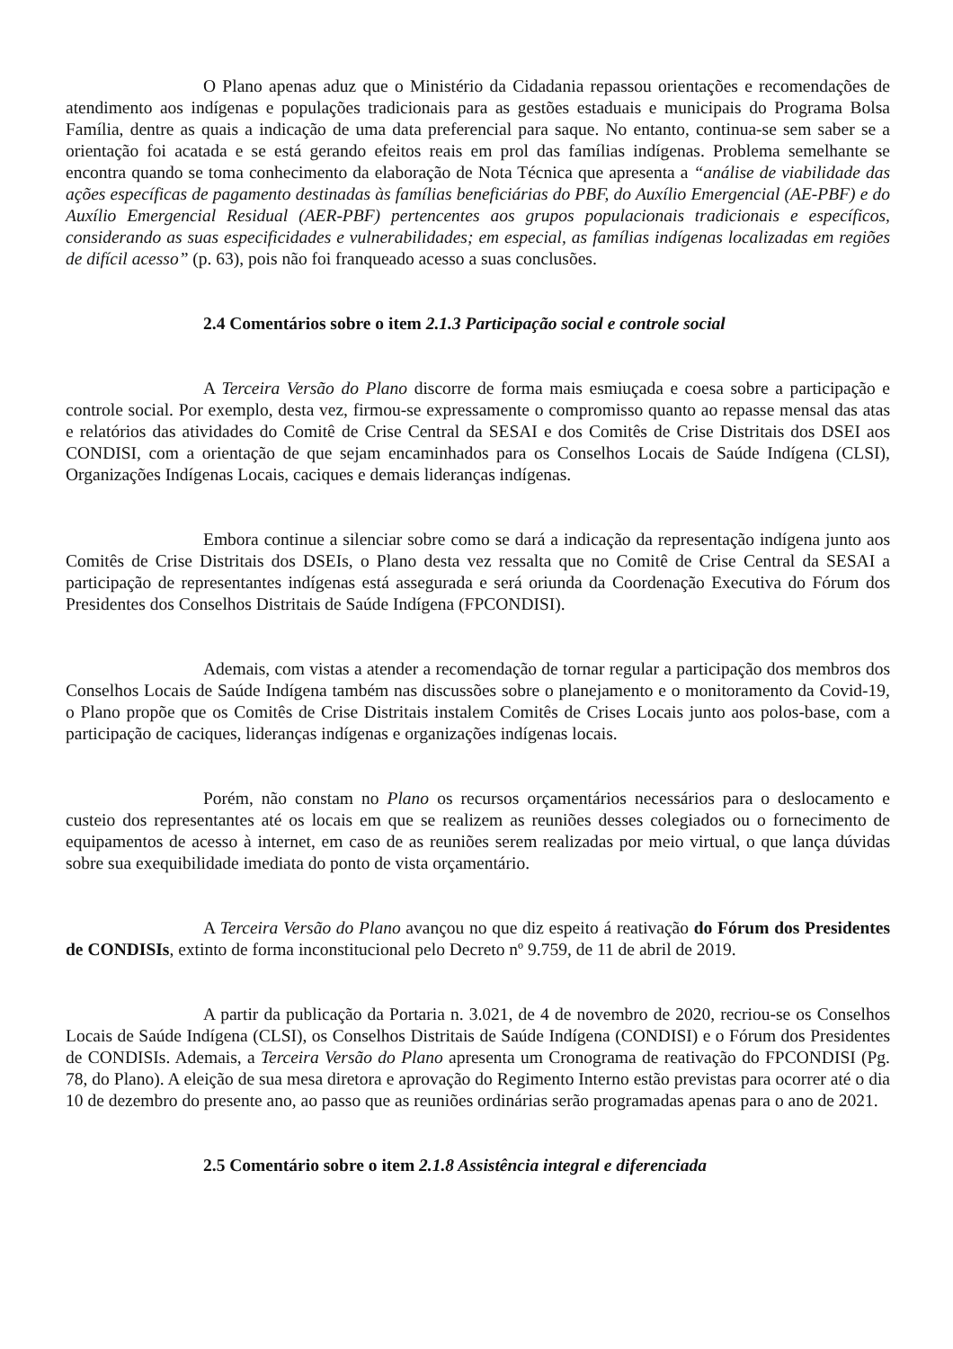O Plano apenas aduz que o Ministério da Cidadania repassou orientações e recomendações de atendimento aos indígenas e populações tradicionais para as gestões estaduais e municipais do Programa Bolsa Família, dentre as quais a indicação de uma data preferencial para saque. No entanto, continua-se sem saber se a orientação foi acatada e se está gerando efeitos reais em prol das famílias indígenas. Problema semelhante se encontra quando se toma conhecimento da elaboração de Nota Técnica que apresenta a “análise de viabilidade das ações específicas de pagamento destinadas às famílias beneficiárias do PBF, do Auxílio Emergencial (AE-PBF) e do Auxílio Emergencial Residual (AER-PBF) pertencentes aos grupos populacionais tradicionais e específicos, considerando as suas especificidades e vulnerabilidades; em especial, as famílias indígenas localizadas em regiões de difícil acesso” (p. 63), pois não foi franqueado acesso a suas conclusões.
2.4 Comentários sobre o item 2.1.3 Participação social e controle social
A Terceira Versão do Plano discorre de forma mais esmiuçada e coesa sobre a participação e controle social. Por exemplo, desta vez, firmou-se expressamente o compromisso quanto ao repasse mensal das atas e relatórios das atividades do Comitê de Crise Central da SESAI e dos Comitês de Crise Distritais dos DSEI aos CONDISI, com a orientação de que sejam encaminhados para os Conselhos Locais de Saúde Indígena (CLSI), Organizações Indígenas Locais, caciques e demais lideranças indígenas.
Embora continue a silenciar sobre como se dará a indicação da representação indígena junto aos Comitês de Crise Distritais dos DSEIs, o Plano desta vez ressalta que no Comitê de Crise Central da SESAI a participação de representantes indígenas está assegurada e será oriunda da Coordenação Executiva do Fórum dos Presidentes dos Conselhos Distritais de Saúde Indígena (FPCONDISI).
Ademais, com vistas a atender a recomendação de tornar regular a participação dos membros dos Conselhos Locais de Saúde Indígena também nas discussões sobre o planejamento e o monitoramento da Covid-19, o Plano propõe que os Comitês de Crise Distritais instalem Comitês de Crises Locais junto aos polos-base, com a participação de caciques, lideranças indígenas e organizações indígenas locais.
Porém, não constam no Plano os recursos orçamentários necessários para o deslocamento e custeio dos representantes até os locais em que se realizem as reuniões desses colegiados ou o fornecimento de equipamentos de acesso à internet, em caso de as reuniões serem realizadas por meio virtual, o que lança dúvidas sobre sua exequibilidade imediata do ponto de vista orçamentário.
A Terceira Versão do Plano avançou no que diz espeito á reativação do Fórum dos Presidentes de CONDISIs, extinto de forma inconstitucional pelo Decreto nº 9.759, de 11 de abril de 2019.
A partir da publicação da Portaria n. 3.021, de 4 de novembro de 2020, recriou-se os Conselhos Locais de Saúde Indígena (CLSI), os Conselhos Distritais de Saúde Indígena (CONDISI) e o Fórum dos Presidentes de CONDISIs. Ademais, a Terceira Versão do Plano apresenta um Cronograma de reativação do FPCONDISI (Pg. 78, do Plano). A eleição de sua mesa diretora e aprovação do Regimento Interno estão previstas para ocorrer até o dia 10 de dezembro do presente ano, ao passo que as reuniões ordinárias serão programadas apenas para o ano de 2021.
2.5 Comentário sobre o item 2.1.8 Assistência integral e diferenciada